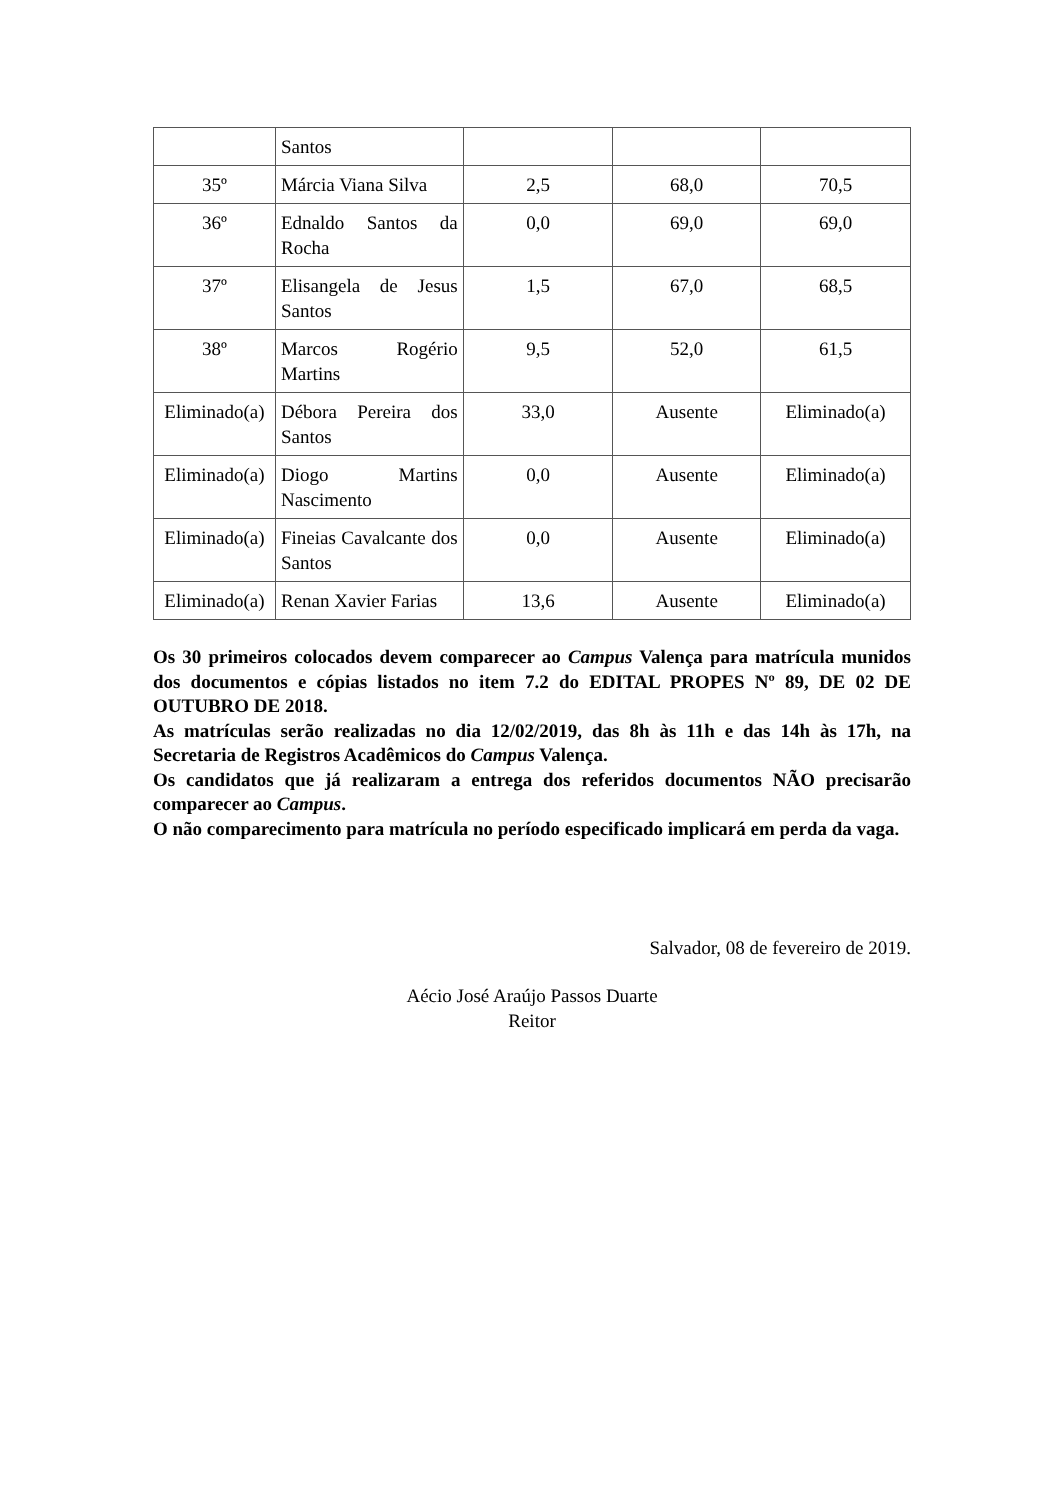| | Santos | | | |
| 35º | Márcia Viana Silva | 2,5 | 68,0 | 70,5 |
| 36º | Ednaldo Santos da Rocha | 0,0 | 69,0 | 69,0 |
| 37º | Elisangela de Jesus Santos | 1,5 | 67,0 | 68,5 |
| 38º | Marcos Rogério Martins | 9,5 | 52,0 | 61,5 |
| Eliminado(a) | Débora Pereira dos Santos | 33,0 | Ausente | Eliminado(a) |
| Eliminado(a) | Diogo Martins Nascimento | 0,0 | Ausente | Eliminado(a) |
| Eliminado(a) | Fineias Cavalcante dos Santos | 0,0 | Ausente | Eliminado(a) |
| Eliminado(a) | Renan Xavier Farias | 13,6 | Ausente | Eliminado(a) |
Os 30 primeiros colocados devem comparecer ao Campus Valença para matrícula munidos dos documentos e cópias listados no item 7.2 do EDITAL PROPES Nº 89, DE 02 DE OUTUBRO DE 2018.
As matrículas serão realizadas no dia 12/02/2019, das 8h às 11h e das 14h às 17h, na Secretaria de Registros Acadêmicos do Campus Valença.
Os candidatos que já realizaram a entrega dos referidos documentos NÃO precisarão comparecer ao Campus.
O não comparecimento para matrícula no período especificado implicará em perda da vaga.
Salvador, 08 de fevereiro de 2019.
Aécio José Araújo Passos Duarte
Reitor